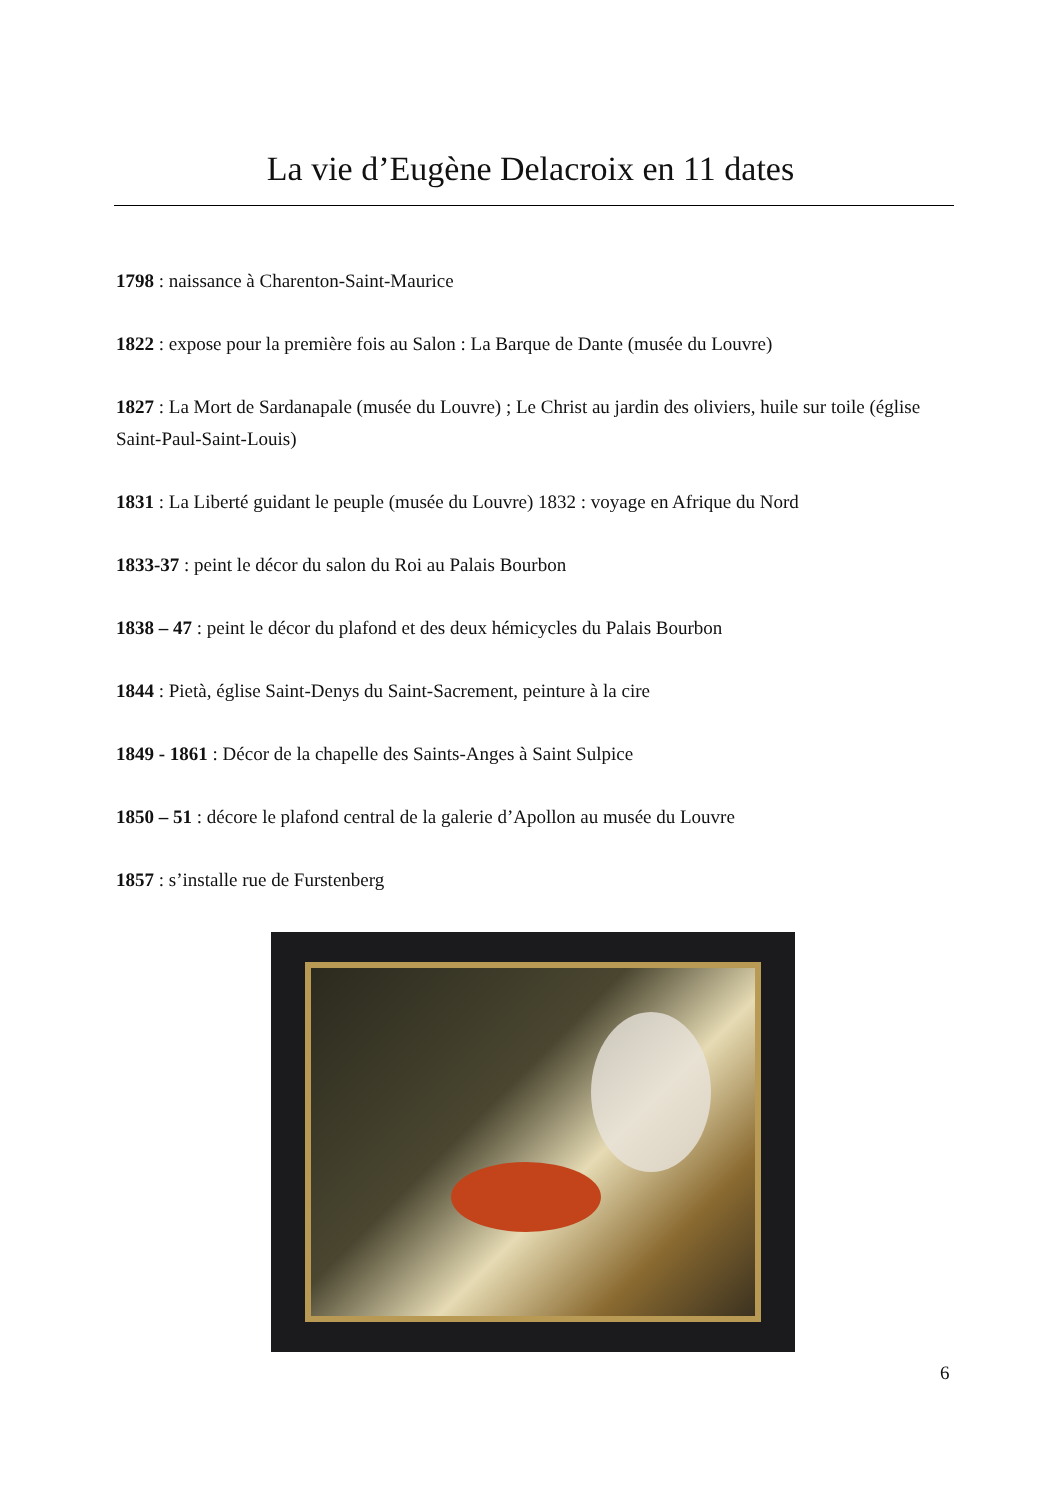La vie d’Eugène Delacroix en 11 dates
1798 : naissance à Charenton-Saint-Maurice
1822 : expose pour la première fois au Salon : La Barque de Dante (musée du Louvre)
1827 : La Mort de Sardanapale (musée du Louvre) ; Le Christ au jardin des oliviers, huile sur toile (église Saint-Paul-Saint-Louis)
1831 : La Liberté guidant le peuple (musée du Louvre) 1832 : voyage en Afrique du Nord
1833-37 : peint le décor du salon du Roi au Palais Bourbon
1838 – 47 : peint le décor du plafond et des deux hémicycles du Palais Bourbon
1844 : Pietà, église Saint-Denys du Saint-Sacrement, peinture à la cire
1849 - 1861 : Décor de la chapelle des Saints-Anges à Saint Sulpice
1850 – 51 : décore le plafond central de la galerie d’Apollon au musée du Louvre
1857 : s’installe rue de Furstenberg
6